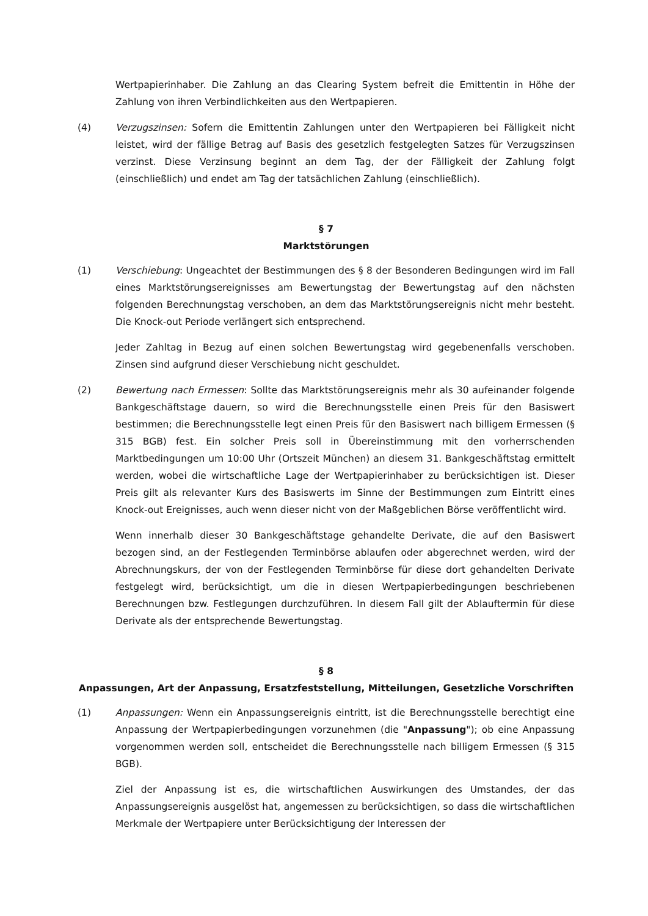Wertpapierinhaber. Die Zahlung an das Clearing System befreit die Emittentin in Höhe der Zahlung von ihren Verbindlichkeiten aus den Wertpapieren.
(4) Verzugszinsen: Sofern die Emittentin Zahlungen unter den Wertpapieren bei Fälligkeit nicht leistet, wird der fällige Betrag auf Basis des gesetzlich festgelegten Satzes für Verzugszinsen verzinst. Diese Verzinsung beginnt an dem Tag, der der Fälligkeit der Zahlung folgt (einschließlich) und endet am Tag der tatsächlichen Zahlung (einschließlich).
§ 7
Marktstörungen
(1) Verschiebung: Ungeachtet der Bestimmungen des § 8 der Besonderen Bedingungen wird im Fall eines Marktstörungsereignisses am Bewertungstag der Bewertungstag auf den nächsten folgenden Berechnungstag verschoben, an dem das Marktstörungsereignis nicht mehr besteht. Die Knock-out Periode verlängert sich entsprechend.
Jeder Zahltag in Bezug auf einen solchen Bewertungstag wird gegebenenfalls verschoben. Zinsen sind aufgrund dieser Verschiebung nicht geschuldet.
(2) Bewertung nach Ermessen: Sollte das Marktstörungsereignis mehr als 30 aufeinander folgende Bankgeschäftstage dauern, so wird die Berechnungsstelle einen Preis für den Basiswert bestimmen; die Berechnungsstelle legt einen Preis für den Basiswert nach billigem Ermessen (§ 315 BGB) fest. Ein solcher Preis soll in Übereinstimmung mit den vorherrschenden Marktbedingungen um 10:00 Uhr (Ortszeit München) an diesem 31. Bankgeschäftstag ermittelt werden, wobei die wirtschaftliche Lage der Wertpapierinhaber zu berücksichtigen ist. Dieser Preis gilt als relevanter Kurs des Basiswerts im Sinne der Bestimmungen zum Eintritt eines Knock-out Ereignisses, auch wenn dieser nicht von der Maßgeblichen Börse veröffentlicht wird.
Wenn innerhalb dieser 30 Bankgeschäftstage gehandelte Derivate, die auf den Basiswert bezogen sind, an der Festlegenden Terminbörse ablaufen oder abgerechnet werden, wird der Abrechnungskurs, der von der Festlegenden Terminbörse für diese dort gehandelten Derivate festgelegt wird, berücksichtigt, um die in diesen Wertpapierbedingungen beschriebenen Berechnungen bzw. Festlegungen durchzuführen. In diesem Fall gilt der Ablauftermin für diese Derivate als der entsprechende Bewertungstag.
§ 8
Anpassungen, Art der Anpassung, Ersatzfeststellung, Mitteilungen, Gesetzliche Vorschriften
(1) Anpassungen: Wenn ein Anpassungsereignis eintritt, ist die Berechnungsstelle berechtigt eine Anpassung der Wertpapierbedingungen vorzunehmen (die "Anpassung"); ob eine Anpassung vorgenommen werden soll, entscheidet die Berechnungsstelle nach billigem Ermessen (§ 315 BGB).
Ziel der Anpassung ist es, die wirtschaftlichen Auswirkungen des Umstandes, der das Anpassungsereignis ausgelöst hat, angemessen zu berücksichtigen, so dass die wirtschaftlichen Merkmale der Wertpapiere unter Berücksichtigung der Interessen der